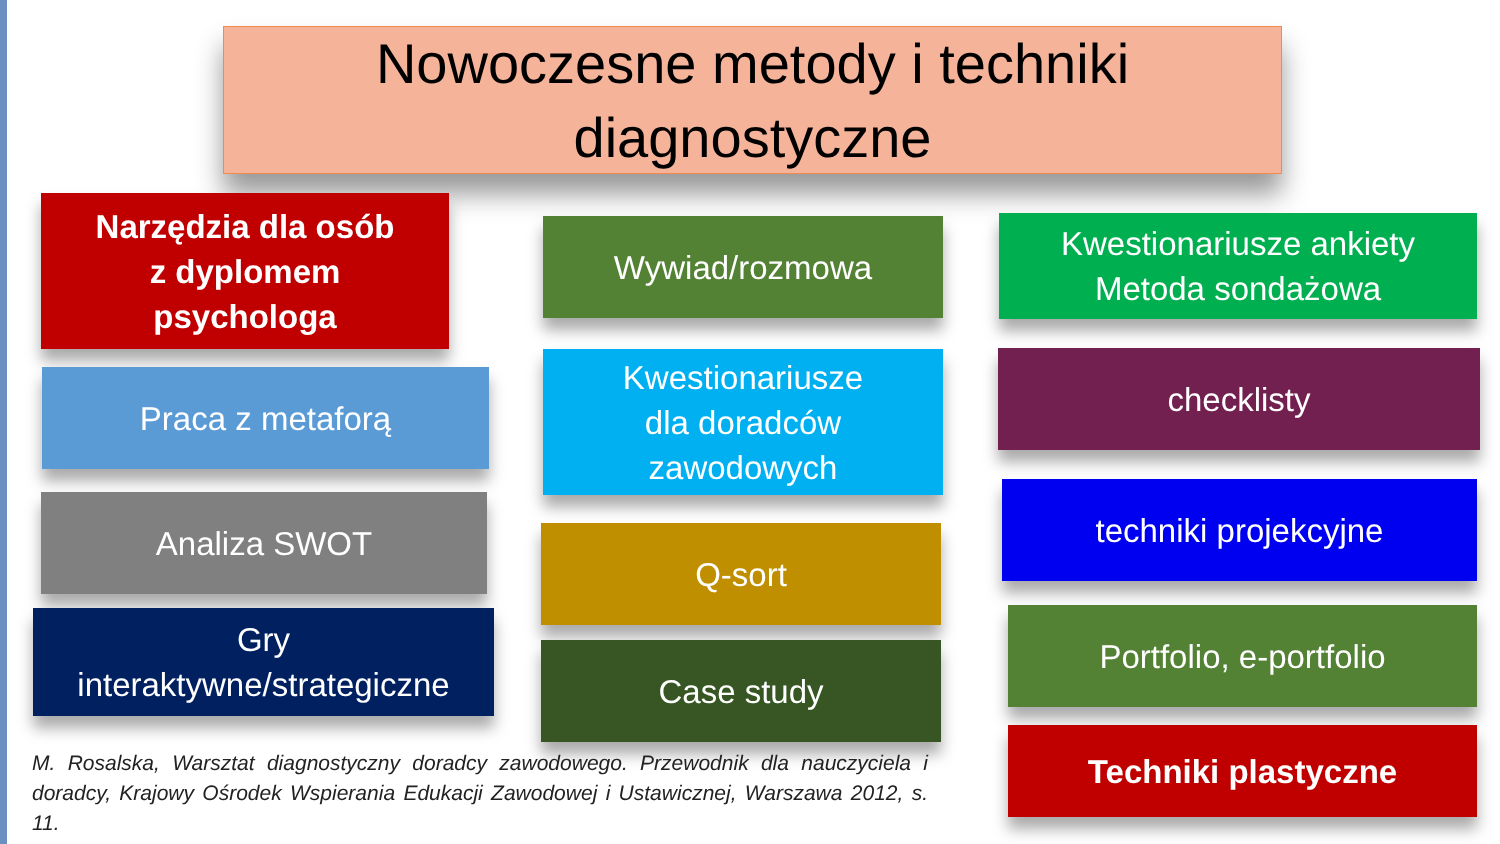Nowoczesne metody i techniki
diagnostyczne
Narzędzia dla osób
z dyplomem
psychologa
Praca z metaforą
Analiza SWOT
Gry
interaktywne/strategiczne
Wywiad/rozmowa
Kwestionariusze
dla doradców
zawodowych
Q-sort
Case study
Kwestionariusze ankiety
Metoda sondażowa
checklisty
techniki projekcyjne
Portfolio, e-portfolio
Techniki plastyczne
M. Rosalska, Warsztat diagnostyczny doradcy zawodowego. Przewodnik dla nauczyciela i doradcy, Krajowy Ośrodek Wspierania Edukacji Zawodowej i Ustawicznej, Warszawa 2012, s. 11.